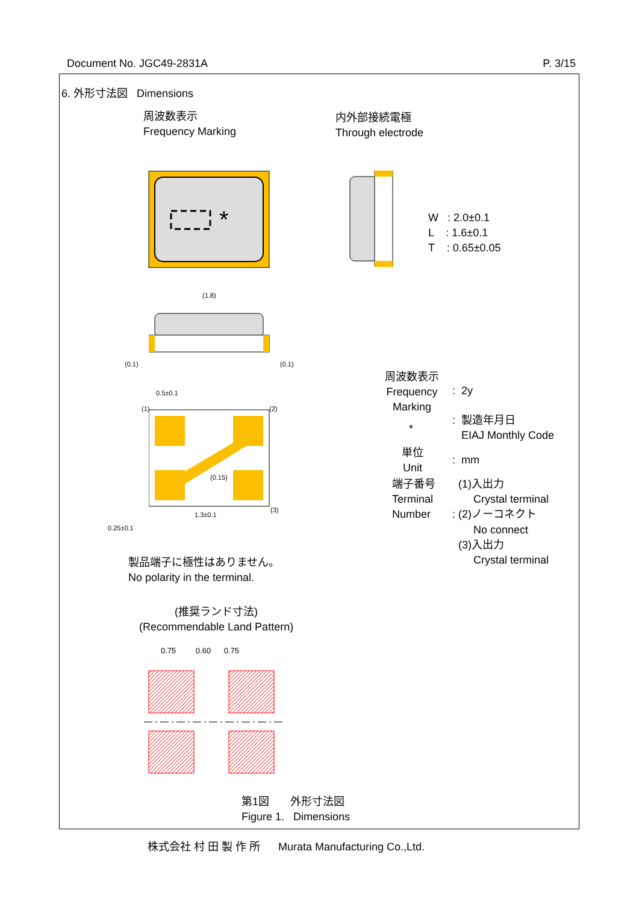Document No. JGC49-2831A P. 3/15
6. 外形寸法図 Dimensions
周波数表示
Frequency Marking
内外部接続電極
Through electrode
*
W : 2.0±0.1
L : 1.6±0.1
T : 0.65±0.05
(1.8)
(0.1) (0.1)
0.5±0.1
(1) (2)
(3)
(0.15)
1.3±0.1
0.25±0.1
周波数表示
Frequency
Marking
: 2y
*
: 製造年月日
EIAJ Monthly Code
単位
Unit
: mm
端子番号
Terminal
Number
(1)入出力
Crystal terminal
: (2)ノーコネクト
No connect
(3)入出力
Crystal terminal
製品端子に極性はありません。
No polarity in the terminal.
(推奨ランド寸法)
(Recommendable Land Pattern)
0.75 0.60 0.75
第1図 外形寸法図
Figure 1. Dimensions
株式会社 村 田 製 作 所 Murata Manufacturing Co.,Ltd.